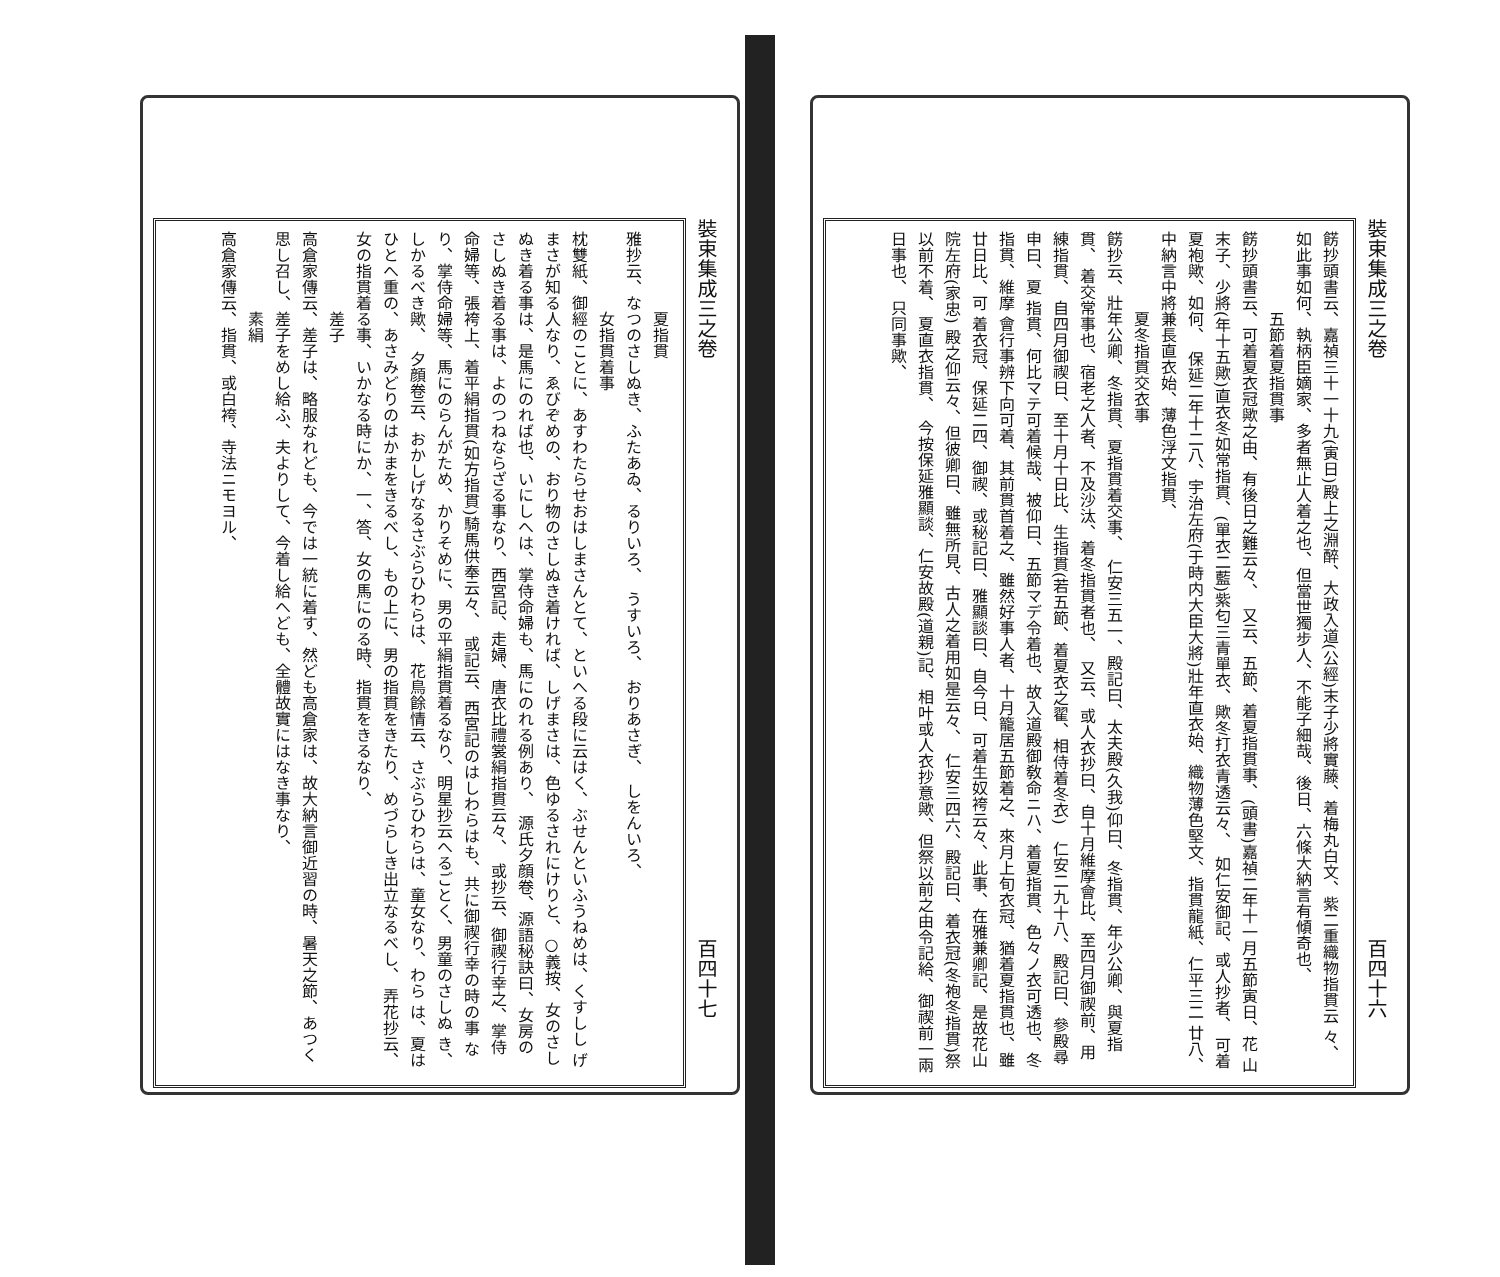裝束集成三之卷 百四十七
夏指貫
雅抄云、なつのさしぬき、ふたあゐ、るりいろ、　うすいろ、　おりあさぎ、　しをんいろ、
女指貫着事
枕雙紙、御經のことに、あすわたらせおはしまさんとて、といへる段に云はく、ぶせんといふうねめは、くすしし げまさが知る人なり、ゑびぞめの、おり物のさしぬき着ければ、しげまさは、色ゆるされにけりと、○義按、女のさし ぬき着る事は、是馬にのれば也、いにしへは、掌侍命婦も、馬にのれる例あり、　源氏夕顔卷、源語秘訣曰、女房の さしぬき着る事は、よのつねならざる事なり、西宮記、走婦、唐衣比禮裳絹指貫云々、　或抄云、御禊行幸之、掌侍 命婦等、張袴上、着平絹指貫(如方指貫)騎馬供奉云々、　或記云、西宮記のはしわらはも、共に御禊行幸の時の事 なり、掌侍命婦等、馬にのらんがため、かりそめに、男の平絹指貫着るなり、明星抄云へるごとく、男童のさしぬ き、しかるべき歟、　夕顔卷云、おかしげなるさぶらひわらは、　花鳥餘情云、さぶらひわらは、童女なり、わら は、夏はひとへ重の、あさみどりのはかまをきるべし、もの上に、男の指貫をきたり、めづらしき出立なるべし、 弄花抄云、女の指貫着る事、いかなる時にか、一、答、女の馬にのる時、指貫をきるなり、
差子
高倉家傳云、差子は、略服なれども、今では一統に着す、然ども高倉家は、故大納言御近習の時、暑天之節、あつく 思し召し、差子をめし給ふ、夫よりして、今着し給へども、全體故實にはなき事なり、
素絹
高倉家傳云、指貫、或白袴、寺法ニモヨル、
裝束集成三之卷 百四十六
餝抄頭書云、嘉禎三十一十九(寅日)殿上之淵醉、大政入道(公經)末子少將實藤、着梅丸白文、紫二重織物指貫云 々、如此事如何、執柄臣嫡家、多者無止人着之也、但當世獨步人、不能子細哉、後日、六條大納言有傾奇也、
五節着夏指貫事
餝抄頭書云、可着夏衣冠歟之由、有後日之難云々、　又云、五節、着夏指貫事、(頭書)嘉禎二年十一月五節寅日、花 山末子、少將(年十五歟)直衣冬如常指貫、(單衣二藍)紫匂三青單衣、歟冬打衣青透云々、　如仁安御記、或人抄者、 可着夏袍歟、如何、　保延二年十二八、宇治左府(于時内大臣大將)壯年直衣始、織物薄色堅文、指貫龍紙、仁平三二 廿八、中納言中將兼長直衣始、薄色浮文指貫、
夏冬指貫交衣事
餝抄云、壯年公卿、冬指貫、夏指貫着交事、　仁安三五一、殿記曰、太夫殿(久我)仰曰、冬指貫、年少公卿、與夏指貫、 着交常事也、宿老之人者、不及沙汰、着冬指貫者也、　又云、或人衣抄曰、自十月維摩會比、至四月御禊前、用練指貫、 自四月御禊日、至十月十日比、生指貫(若五節、着夏衣之翟、相侍着冬衣)　仁安二九十八、殿記曰、參殿尋申曰、夏 指貫、何比マテ可着候哉、被仰曰、五節マデ令着也、故入道殿御敎命ニハ、着夏指貫、色々ノ衣可透也、冬指貫、維摩 會行事辨下向可着、其前貫首着之、雖然好事人者、十月籠居五節着之、來月上旬衣冠、猶着夏指貫也、雖廿日比、可 着衣冠、保延二四、御禊、或秘記曰、雅顯談曰、自今日、可着生奴袴云々、此事、在雅兼卿記、是故花山院左府(家忠) 殿之仰云々、但彼卿曰、雖無所見、古人之着用如是云々、　仁安三四六、殿記曰、着衣冠(冬袍冬指貫)祭以前不着、 夏直衣指貫、　今按保延雅顯談、仁安故殿(道親)記、相叶或人衣抄意歟、但祭以前之由令記給、御禊前一兩日事也、 只同事歟、